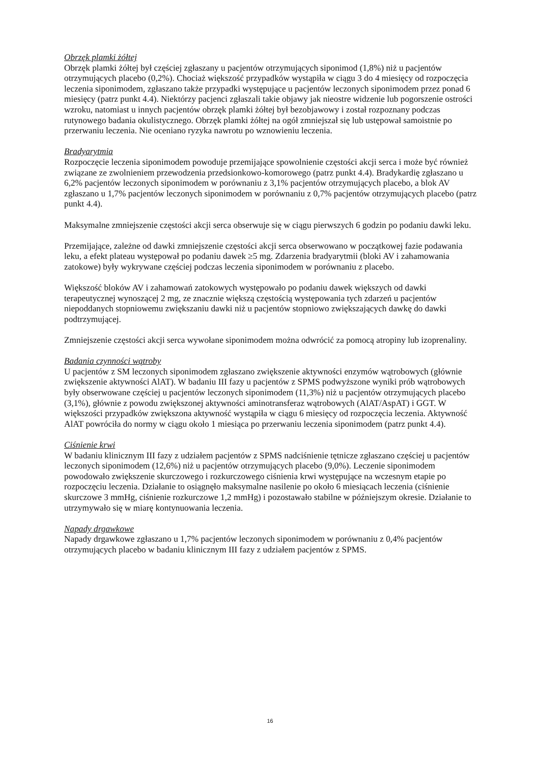Obrzęk plamki żółtej
Obrzęk plamki żółtej był częściej zgłaszany u pacjentów otrzymujących siponimod (1,8%) niż u pacjentów otrzymujących placebo (0,2%). Chociaż większość przypadków wystąpiła w ciągu 3 do 4 miesięcy od rozpoczęcia leczenia siponimodem, zgłaszano także przypadki występujące u pacjentów leczonych siponimodem przez ponad 6 miesięcy (patrz punkt 4.4). Niektórzy pacjenci zgłaszali takie objawy jak nieostre widzenie lub pogorszenie ostrości wzroku, natomiast u innych pacjentów obrzęk plamki żółtej był bezobjawowy i został rozpoznany podczas rutynowego badania okulistycznego. Obrzęk plamki żółtej na ogół zmniejszał się lub ustępował samoistnie po przerwaniu leczenia. Nie oceniano ryzyka nawrotu po wznowieniu leczenia.
Bradyarytmia
Rozpoczęcie leczenia siponimodem powoduje przemijające spowolnienie częstości akcji serca i może być również związane ze zwolnieniem przewodzenia przedsionkowo-komorowego (patrz punkt 4.4). Bradykardię zgłaszano u 6,2% pacjentów leczonych siponimodem w porównaniu z 3,1% pacjentów otrzymujących placebo, a blok AV zgłaszano u 1,7% pacjentów leczonych siponimodem w porównaniu z 0,7% pacjentów otrzymujących placebo (patrz punkt 4.4).
Maksymalne zmniejszenie częstości akcji serca obserwuje się w ciągu pierwszych 6 godzin po podaniu dawki leku.
Przemijające, zależne od dawki zmniejszenie częstości akcji serca obserwowano w początkowej fazie podawania leku, a efekt plateau występował po podaniu dawek ≥5 mg. Zdarzenia bradyarytmii (bloki AV i zahamowania zatokowe) były wykrywane częściej podczas leczenia siponimodem w porównaniu z placebo.
Większość bloków AV i zahamowań zatokowych występowało po podaniu dawek większych od dawki terapeutycznej wynoszącej 2 mg, ze znacznie większą częstością występowania tych zdarzeń u pacjentów niepoddanych stopniowemu zwiększaniu dawki niż u pacjentów stopniowo zwiększających dawkę do dawki podtrzymującej.
Zmniejszenie częstości akcji serca wywołane siponimodem można odwrócić za pomocą atropiny lub izoprenaliny.
Badania czynności wątroby
U pacjentów z SM leczonych siponimodem zgłaszano zwiększenie aktywności enzymów wątrobowych (głównie zwiększenie aktywności AlAT). W badaniu III fazy u pacjentów z SPMS podwyższone wyniki prób wątrobowych były obserwowane częściej u pacjentów leczonych siponimodem (11,3%) niż u pacjentów otrzymujących placebo (3,1%), głównie z powodu zwiększonej aktywności aminotransferaz wątrobowych (AlAT/AspAT) i GGT. W większości przypadków zwiększona aktywność wystąpiła w ciągu 6 miesięcy od rozpoczęcia leczenia. Aktywność AlAT powróciła do normy w ciągu około 1 miesiąca po przerwaniu leczenia siponimodem (patrz punkt 4.4).
Ciśnienie krwi
W badaniu klinicznym III fazy z udziałem pacjentów z SPMS nadciśnienie tętnicze zgłaszano częściej u pacjentów leczonych siponimodem (12,6%) niż u pacjentów otrzymujących placebo (9,0%). Leczenie siponimodem powodowało zwiększenie skurczowego i rozkurczowego ciśnienia krwi występujące na wczesnym etapie po rozpoczęciu leczenia. Działanie to osiągnęło maksymalne nasilenie po około 6 miesiącach leczenia (ciśnienie skurczowe 3 mmHg, ciśnienie rozkurczowe 1,2 mmHg) i pozostawało stabilne w późniejszym okresie. Działanie to utrzymywało się w miarę kontynuowania leczenia.
Napady drgawkowe
Napady drgawkowe zgłaszano u 1,7% pacjentów leczonych siponimodem w porównaniu z 0,4% pacjentów otrzymujących placebo w badaniu klinicznym III fazy z udziałem pacjentów z SPMS.
16